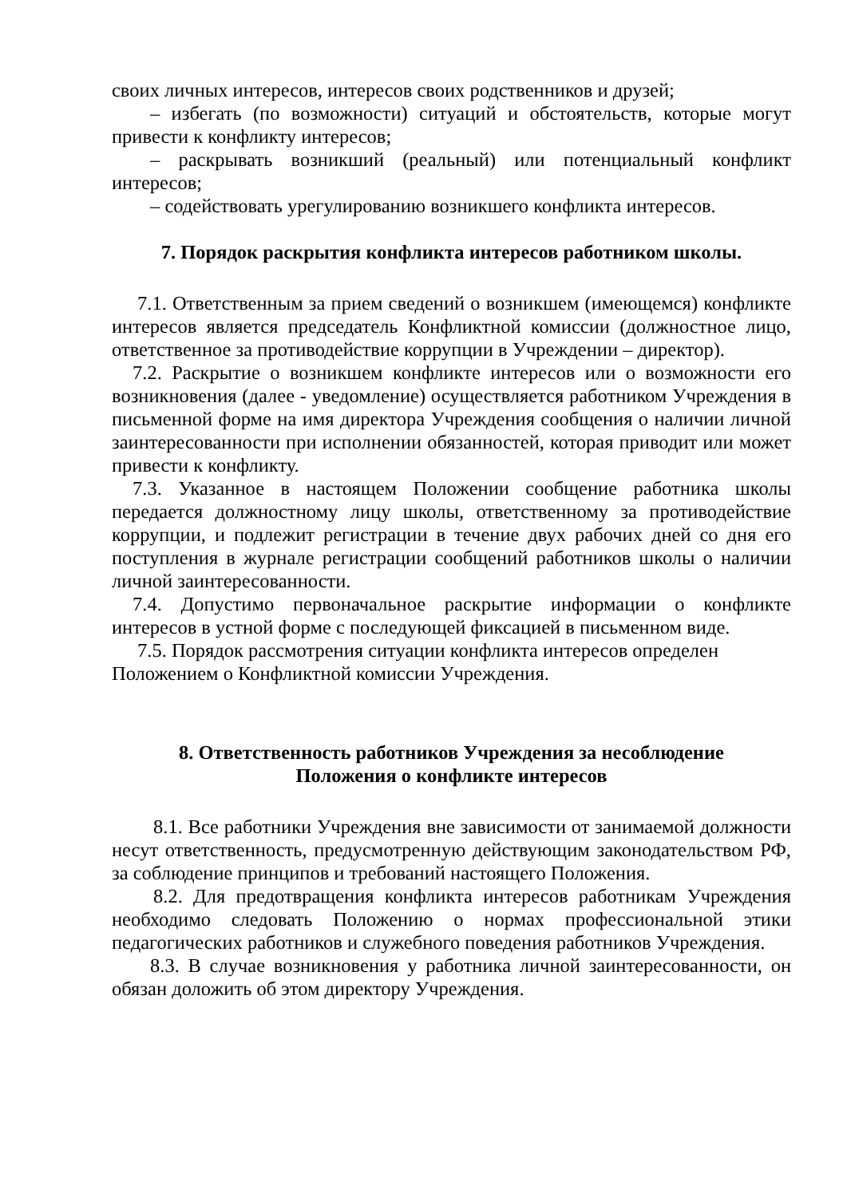своих личных интересов, интересов своих родственников и друзей;
– избегать (по возможности) ситуаций и обстоятельств, которые могут привести к конфликту интересов;
– раскрывать возникший (реальный) или потенциальный конфликт интересов;
– содействовать урегулированию возникшего конфликта интересов.
7. Порядок раскрытия конфликта интересов работником школы.
7.1. Ответственным за прием сведений о возникшем (имеющемся) конфликте интересов является председатель Конфликтной комиссии (должностное лицо, ответственное за противодействие коррупции в Учреждении – директор).
7.2. Раскрытие о возникшем конфликте интересов или о возможности его возникновения (далее - уведомление) осуществляется работником Учреждения в письменной форме на имя директора Учреждения сообщения о наличии личной заинтересованности при исполнении обязанностей, которая приводит или может привести к конфликту.
7.3. Указанное в настоящем Положении сообщение работника школы передается должностному лицу школы, ответственному за противодействие коррупции, и подлежит регистрации в течение двух рабочих дней со дня его поступления в журнале регистрации сообщений работников школы о наличии личной заинтересованности.
7.4. Допустимо первоначальное раскрытие информации о конфликте интересов в устной форме с последующей фиксацией в письменном виде.
7.5. Порядок рассмотрения ситуации конфликта интересов определен Положением о Конфликтной комиссии Учреждения.
8. Ответственность работников Учреждения за несоблюдение
Положения о конфликте интересов
8.1. Все работники Учреждения вне зависимости от занимаемой должности несут ответственность, предусмотренную действующим законодательством РФ, за соблюдение принципов и требований настоящего Положения.
8.2. Для предотвращения конфликта интересов работникам Учреждения необходимо следовать Положению о нормах профессиональной этики педагогических работников и служебного поведения работников Учреждения.
8.3. В случае возникновения у работника личной заинтересованности, он обязан доложить об этом директору Учреждения.